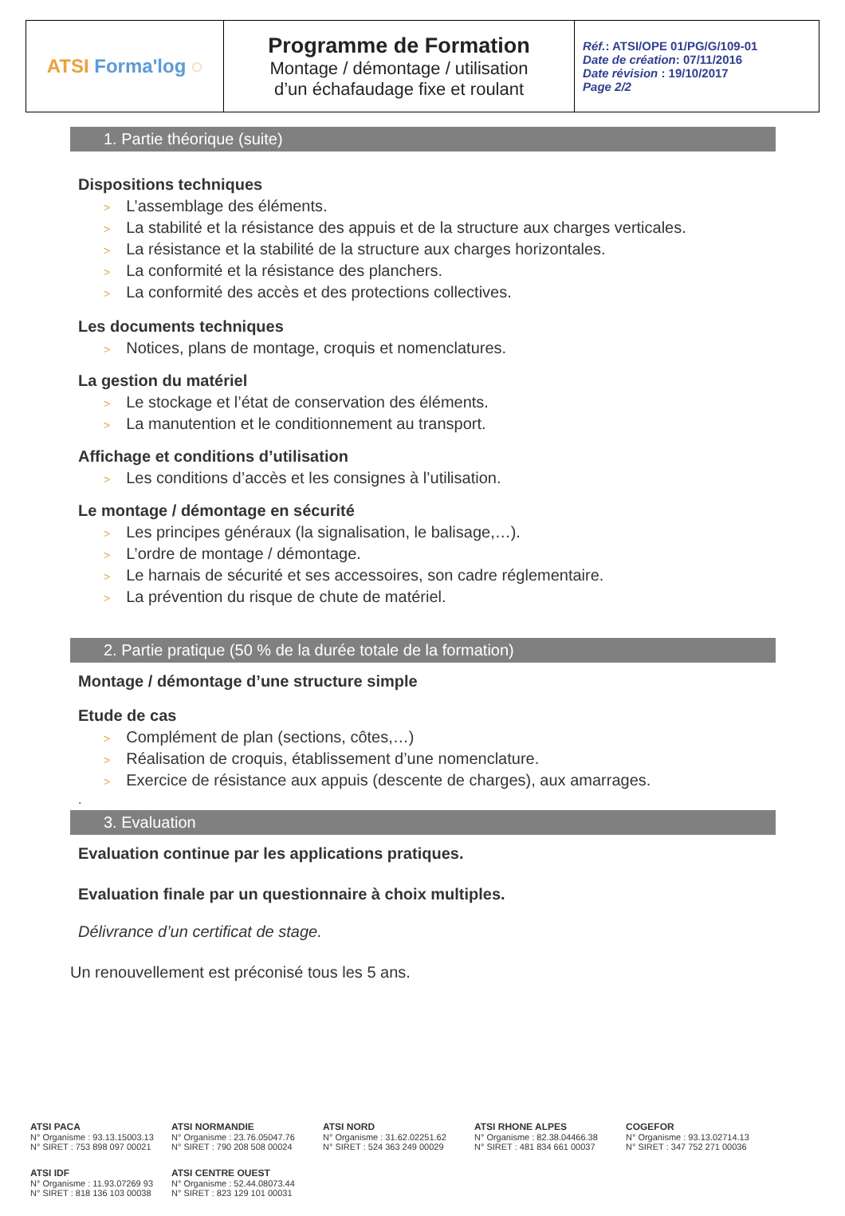| ATSI Forma'log ◌ | Programme de Formation Montage / démontage / utilisation d’un échafaudage fixe et roulant | Réf. : ATSI/OPE 01/PG/G/109-01 Date de création : 07/11/2016 Date révision : 19/10/2017 Page 2/2 |
1. Partie théorique (suite)
Dispositions techniques
> L’assemblage des éléments.
> La stabilité et la résistance des appuis et de la structure aux charges verticales.
> La résistance et la stabilité de la structure aux charges horizontales.
> La conformité et la résistance des planchers.
> La conformité des accès et des protections collectives.
Les documents techniques
> Notices, plans de montage, croquis et nomenclatures.
La gestion du matériel
> Le stockage et l’état de conservation des éléments.
> La manutention et le conditionnement au transport.
Affichage et conditions d’utilisation
> Les conditions d’accès et les consignes à l’utilisation.
Le montage / démontage en sécurité
> Les principes généraux (la signalisation, le balisage,…).
> L’ordre de montage / démontage.
> Le harnais de sécurité et ses accessoires, son cadre réglementaire.
> La prévention du risque de chute de matériel.
2. Partie pratique (50 % de la durée totale de la formation)
Montage / démontage d’une structure simple
Etude de cas
> Complément de plan (sections, côtes,…)
> Réalisation de croquis, établissement d’une nomenclature.
> Exercice de résistance aux appuis (descente de charges), aux amarrages.
.
3. Evaluation
Evaluation continue par les applications pratiques.
Evaluation finale par un questionnaire à choix multiples.
Délivrance d’un certificat de stage.
Un renouvellement est préconisé tous les 5 ans.
ATSI PACA
N° Organisme : 93.13.15003.13
N° SIRET : 753 898 097 00021
ATSI NORMANDIE
N° Organisme : 23.76.05047.76
N° SIRET : 790 208 508 00024
ATSI NORD
N° Organisme : 31.62.02251.62
N° SIRET : 524 363 249 00029
ATSI RHONE ALPES
N° Organisme : 82.38.04466.38
N° SIRET : 481 834 661 00037
COGEFOR
N° Organisme : 93.13.02714.13
N° SIRET : 347 752 271 00036
ATSI IDF
N° Organisme : 11.93.07269 93
N° SIRET : 818 136 103 00038
ATSI CENTRE OUEST
N° Organisme : 52.44.08073.44
N° SIRET : 823 129 101 00031